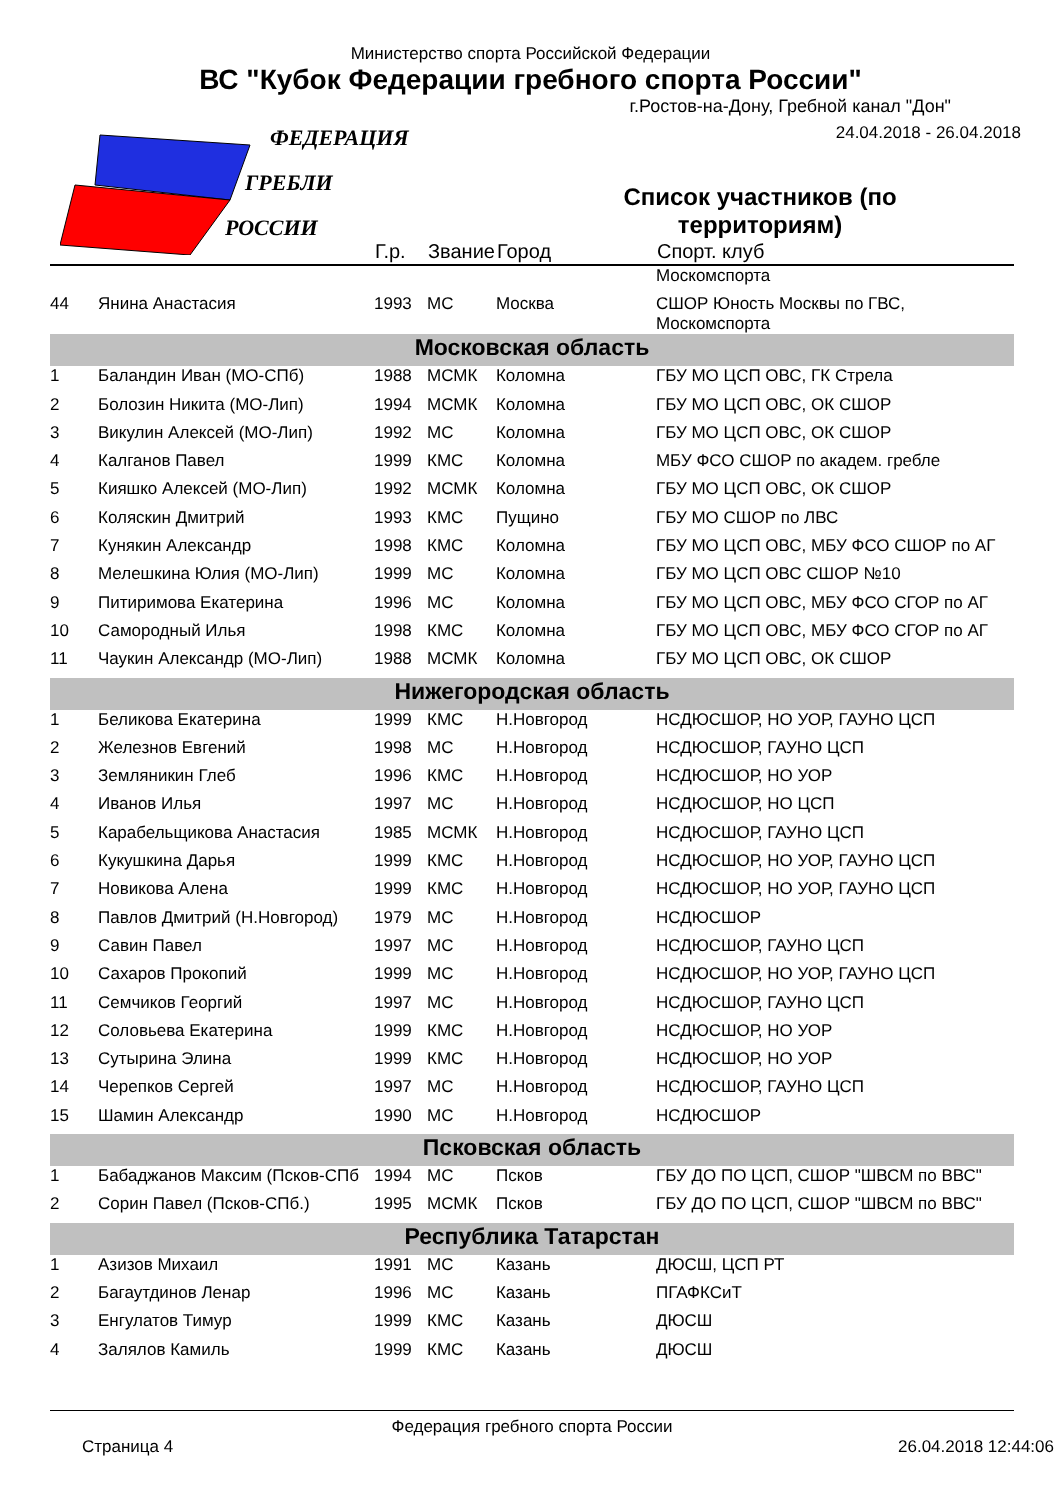ФЕДЕРАЦИЯ
ГРЕБЛИ
РОССИИ
Министерство спорта Российской Федерации
ВС "Кубок Федерации гребного спорта России"
г.Ростов-на-Дону, Гребной канал "Дон"
24.04.2018 - 26.04.2018
Список участников (по территориям)
| | | Г.р. | Звание | Город | Спорт. клуб |
| --- | --- | --- | --- | --- | --- |
| | | | | | Москомспорта |
| 44 | Янина Анастасия | 1993 | МС | Москва | СШОР Юность Москвы по ГВС, Москомспорта |
| Московская область | | | | | |
| 1 | Баландин Иван (МО-СПб) | 1988 | МСМК | Коломна | ГБУ МО ЦСП ОВС, ГК Стрела |
| 2 | Болозин Никита (МО-Лип) | 1994 | МСМК | Коломна | ГБУ МО ЦСП ОВС, ОК СШОР |
| 3 | Викулин Алексей (МО-Лип) | 1992 | МС | Коломна | ГБУ МО ЦСП ОВС, ОК СШОР |
| 4 | Калганов Павел | 1999 | КМС | Коломна | МБУ ФСО СШОР по академ. гребле |
| 5 | Кияшко Алексей (МО-Лип) | 1992 | МСМК | Коломна | ГБУ МО ЦСП ОВС, ОК СШОР |
| 6 | Коляскин Дмитрий | 1993 | КМС | Пущино | ГБУ МО СШОР по ЛВС |
| 7 | Кунякин Александр | 1998 | КМС | Коломна | ГБУ МО ЦСП ОВС, МБУ ФСО СШОР по АГ |
| 8 | Мелешкина Юлия (МО-Лип) | 1999 | МС | Коломна | ГБУ МО ЦСП ОВС СШОР №10 |
| 9 | Питиримова Екатерина | 1996 | МС | Коломна | ГБУ МО ЦСП ОВС, МБУ ФСО СГОР по АГ |
| 10 | Самородный Илья | 1998 | КМС | Коломна | ГБУ МО ЦСП ОВС, МБУ ФСО СГОР по АГ |
| 11 | Чаукин Александр (МО-Лип) | 1988 | МСМК | Коломна | ГБУ МО ЦСП ОВС, ОК СШОР |
| Нижегородская область | | | | | |
| 1 | Беликова Екатерина | 1999 | КМС | Н.Новгород | НСДЮСШОР, НО УОР, ГАУНО ЦСП |
| 2 | Железнов Евгений | 1998 | МС | Н.Новгород | НСДЮСШОР, ГАУНО ЦСП |
| 3 | Земляникин Глеб | 1996 | КМС | Н.Новгород | НСДЮСШОР, НО УОР |
| 4 | Иванов Илья | 1997 | МС | Н.Новгород | НСДЮСШОР, НО ЦСП |
| 5 | Карабельщикова Анастасия | 1985 | МСМК | Н.Новгород | НСДЮСШОР, ГАУНО ЦСП |
| 6 | Кукушкина Дарья | 1999 | КМС | Н.Новгород | НСДЮСШОР, НО УОР, ГАУНО ЦСП |
| 7 | Новикова Алена | 1999 | КМС | Н.Новгород | НСДЮСШОР, НО УОР, ГАУНО ЦСП |
| 8 | Павлов Дмитрий (Н.Новгород) | 1979 | МС | Н.Новгород | НСДЮСШОР |
| 9 | Савин Павел | 1997 | МС | Н.Новгород | НСДЮСШОР, ГАУНО ЦСП |
| 10 | Сахаров Прокопий | 1999 | МС | Н.Новгород | НСДЮСШОР, НО УОР, ГАУНО ЦСП |
| 11 | Семчиков Георгий | 1997 | МС | Н.Новгород | НСДЮСШОР, ГАУНО ЦСП |
| 12 | Соловьева Екатерина | 1999 | КМС | Н.Новгород | НСДЮСШОР, НО УОР |
| 13 | Сутырина Элина | 1999 | КМС | Н.Новгород | НСДЮСШОР, НО УОР |
| 14 | Черепков Сергей | 1997 | МС | Н.Новгород | НСДЮСШОР, ГАУНО ЦСП |
| 15 | Шамин Александр | 1990 | МС | Н.Новгород | НСДЮСШОР |
| Псковская область | | | | | |
| 1 | Бабаджанов Максим (Псков-СПб | 1994 | МС | Псков | ГБУ ДО ПО ЦСП, СШОР "ШВСМ по ВВС" |
| 2 | Сорин Павел (Псков-СПб.) | 1995 | МСМК | Псков | ГБУ ДО ПО ЦСП, СШОР "ШВСМ по ВВС" |
| Республика Татарстан | | | | | |
| 1 | Азизов Михаил | 1991 | МС | Казань | ДЮСШ, ЦСП РТ |
| 2 | Багаутдинов Ленар | 1996 | МС | Казань | ПГАФКСиТ |
| 3 | Енгулатов Тимур | 1999 | КМС | Казань | ДЮСШ |
| 4 | Залялов Камиль | 1999 | КМС | Казань | ДЮСШ |
Федерация гребного спорта России
Страница 4 26.04.2018 12:44:06